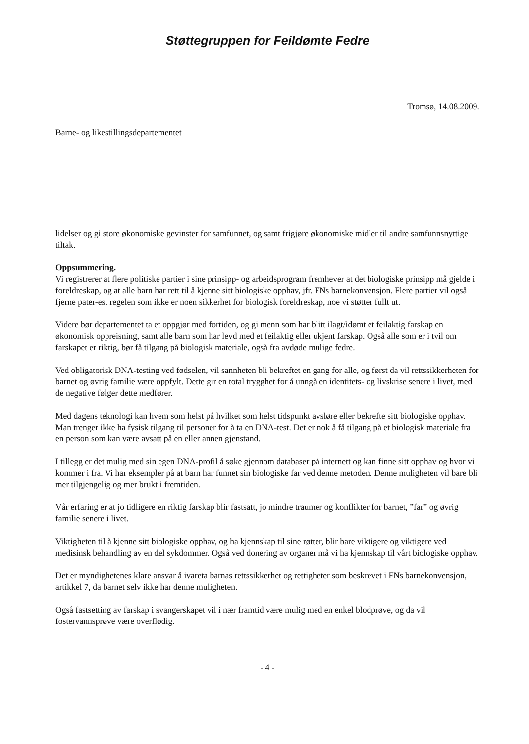Støttegruppen for Feildømte Fedre
Tromsø, 14.08.2009.
Barne- og likestillingsdepartementet
lidelser og gi store økonomiske gevinster for samfunnet, og samt frigjøre økonomiske midler til andre samfunnsnyttige tiltak.
Oppsummering.
Vi registrerer at flere politiske partier i sine prinsipp- og arbeidsprogram fremhever at det biologiske prinsipp må gjelde i foreldreskap, og at alle barn har rett til å kjenne sitt biologiske opphav, jfr. FNs barnekonvensjon. Flere partier vil også fjerne pater-est regelen som ikke er noen sikkerhet for biologisk foreldreskap, noe vi støtter fullt ut.
Videre bør departementet ta et oppgjør med fortiden, og gi menn som har blitt ilagt/idømt et feilaktig farskap en økonomisk oppreisning, samt alle barn som har levd med et feilaktig eller ukjent farskap. Også alle som er i tvil om farskapet er riktig, bør få tilgang på biologisk materiale, også fra avdøde mulige fedre.
Ved obligatorisk DNA-testing ved fødselen, vil sannheten bli bekreftet en gang for alle, og først da vil rettssikkerheten for barnet og øvrig familie være oppfylt. Dette gir en total trygghet for å unngå en identitets- og livskrise senere i livet, med de negative følger dette medfører.
Med dagens teknologi kan hvem som helst på hvilket som helst tidspunkt avsløre eller bekrefte sitt biologiske opphav. Man trenger ikke ha fysisk tilgang til personer for å ta en DNA-test. Det er nok å få tilgang på et biologisk materiale fra en person som kan være avsatt på en eller annen gjenstand.
I tillegg er det mulig med sin egen DNA-profil å søke gjennom databaser på internett og kan finne sitt opphav og hvor vi kommer i fra. Vi har eksempler på at barn har funnet sin biologiske far ved denne metoden. Denne muligheten vil bare bli mer tilgjengelig og mer brukt i fremtiden.
Vår erfaring er at jo tidligere en riktig farskap blir fastsatt, jo mindre traumer og konflikter for barnet, ”far” og øvrig familie senere i livet.
Viktigheten til å kjenne sitt biologiske opphav, og ha kjennskap til sine røtter, blir bare viktigere og viktigere ved medisinsk behandling av en del sykdommer. Også ved donering av organer må vi ha kjennskap til vårt biologiske opphav.
Det er myndighetenes klare ansvar å ivareta barnas rettssikkerhet og rettigheter som beskrevet i FNs barnekonvensjon, artikkel 7, da barnet selv ikke har denne muligheten.
Også fastsetting av farskap i svangerskapet vil i nær framtid være mulig med en enkel blodprøve, og da vil fostervannsprøve være overflødig.
- 4 -